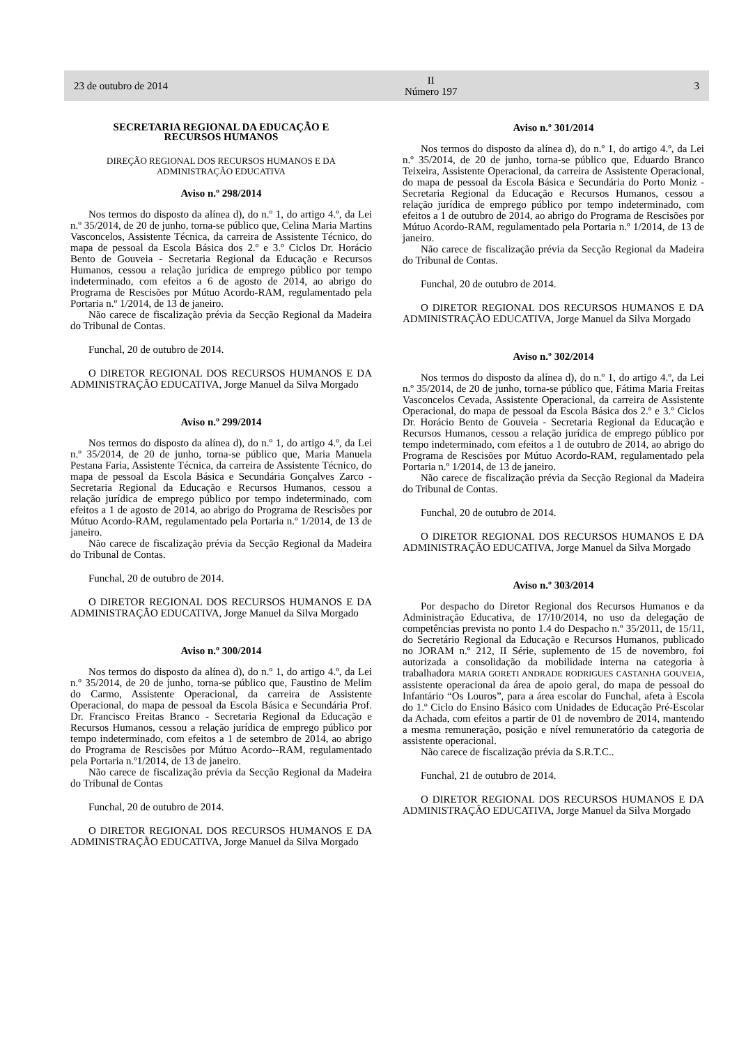23 de outubro de 2014 II
Número 197 3
SECRETARIA REGIONAL DA EDUCAÇÃO E
RECURSOS HUMANOS
DIREÇÃO REGIONAL DOS RECURSOS HUMANOS E DA
ADMINISTRAÇÃO EDUCATIVA
Aviso n.º 298/2014
Nos termos do disposto da alínea d), do n.º 1, do artigo 4.º, da Lei n.º 35/2014, de 20 de junho, torna-se público que, Celina Maria Martins Vasconcelos, Assistente Técnica, da carreira de Assistente Técnico, do mapa de pessoal da Escola Básica dos 2.º e 3.º Ciclos Dr. Horácio Bento de Gouveia - Secretaria Regional da Educação e Recursos Humanos, cessou a relação jurídica de emprego público por tempo indeterminado, com efeitos a 6 de agosto de 2014, ao abrigo do Programa de Rescisões por Mútuo Acordo-RAM, regulamentado pela Portaria n.º 1/2014, de 13 de janeiro.
Não carece de fiscalização prévia da Secção Regional da Madeira do Tribunal de Contas.
Funchal, 20 de outubro de 2014.
O DIRETOR REGIONAL DOS RECURSOS HUMANOS E DA ADMINISTRAÇÃO EDUCATIVA, Jorge Manuel da Silva Morgado
Aviso n.º 299/2014
Nos termos do disposto da alínea d), do n.º 1, do artigo 4.º, da Lei n.º 35/2014, de 20 de junho, torna-se público que, Maria Manuela Pestana Faria, Assistente Técnica, da carreira de Assistente Técnico, do mapa de pessoal da Escola Básica e Secundária Gonçalves Zarco - Secretaria Regional da Educação e Recursos Humanos, cessou a relação jurídica de emprego público por tempo indeterminado, com efeitos a 1 de agosto de 2014, ao abrigo do Programa de Rescisões por Mútuo Acordo-RAM, regulamentado pela Portaria n.º 1/2014, de 13 de janeiro.
Não carece de fiscalização prévia da Secção Regional da Madeira do Tribunal de Contas.
Funchal, 20 de outubro de 2014.
O DIRETOR REGIONAL DOS RECURSOS HUMANOS E DA ADMINISTRAÇÃO EDUCATIVA, Jorge Manuel da Silva Morgado
Aviso n.º 300/2014
Nos termos do disposto da alínea d), do n.º 1, do artigo 4.º, da Lei n.º 35/2014, de 20 de junho, torna-se público que, Faustino de Melim do Carmo, Assistente Operacional, da carreira de Assistente Operacional, do mapa de pessoal da Escola Básica e Secundária Prof. Dr. Francisco Freitas Branco - Secretaria Regional da Educação e Recursos Humanos, cessou a relação jurídica de emprego público por tempo indeterminado, com efeitos a 1 de setembro de 2014, ao abrigo do Programa de Rescisões por Mútuo Acordo--RAM, regulamentado pela Portaria n.º1/2014, de 13 de janeiro.
Não carece de fiscalização prévia da Secção Regional da Madeira do Tribunal de Contas
Funchal, 20 de outubro de 2014.
O DIRETOR REGIONAL DOS RECURSOS HUMANOS E DA ADMINISTRAÇÃO EDUCATIVA, Jorge Manuel da Silva Morgado
Aviso n.º 301/2014
Nos termos do disposto da alínea d), do n.º 1, do artigo 4.º, da Lei n.º 35/2014, de 20 de junho, torna-se público que, Eduardo Branco Teixeira, Assistente Operacional, da carreira de Assistente Operacional, do mapa de pessoal da Escola Básica e Secundária do Porto Moniz - Secretaria Regional da Educação e Recursos Humanos, cessou a relação jurídica de emprego público por tempo indeterminado, com efeitos a 1 de outubro de 2014, ao abrigo do Programa de Rescisões por Mútuo Acordo-RAM, regulamentado pela Portaria n.º 1/2014, de 13 de janeiro.
Não carece de fiscalização prévia da Secção Regional da Madeira do Tribunal de Contas.
Funchal, 20 de outubro de 2014.
O DIRETOR REGIONAL DOS RECURSOS HUMANOS E DA ADMINISTRAÇÃO EDUCATIVA, Jorge Manuel da Silva Morgado
Aviso n.º 302/2014
Nos termos do disposto da alínea d), do n.º 1, do artigo 4.º, da Lei n.º 35/2014, de 20 de junho, torna-se público que, Fátima Maria Freitas Vasconcelos Cevada, Assistente Operacional, da carreira de Assistente Operacional, do mapa de pessoal da Escola Básica dos 2.º e 3.º Ciclos Dr. Horácio Bento de Gouveia - Secretaria Regional da Educação e Recursos Humanos, cessou a relação jurídica de emprego público por tempo indeterminado, com efeitos a 1 de outubro de 2014, ao abrigo do Programa de Rescisões por Mútuo Acordo-RAM, regulamentado pela Portaria n.º 1/2014, de 13 de janeiro.
Não carece de fiscalização prévia da Secção Regional da Madeira do Tribunal de Contas.
Funchal, 20 de outubro de 2014.
O DIRETOR REGIONAL DOS RECURSOS HUMANOS E DA ADMINISTRAÇÃO EDUCATIVA, Jorge Manuel da Silva Morgado
Aviso n.º 303/2014
Por despacho do Diretor Regional dos Recursos Humanos e da Administração Educativa, de 17/10/2014, no uso da delegação de competências prevista no ponto 1.4 do Despacho n.º 35/2011, de 15/11, do Secretário Regional da Educação e Recursos Humanos, publicado no JORAM n.º 212, II Série, suplemento de 15 de novembro, foi autorizada a consolidação da mobilidade interna na categoria à trabalhadora MARIA GORETI ANDRADE RODRIGUES CASTANHA GOUVEIA, assistente operacional da área de apoio geral, do mapa de pessoal do Infantário “Os Louros”, para a área escolar do Funchal, afeta à Escola do 1.º Ciclo do Ensino Básico com Unidades de Educação Pré-Escolar da Achada, com efeitos a partir de 01 de novembro de 2014, mantendo a mesma remuneração, posição e nível remuneratório da categoria de assistente operacional.
Não carece de fiscalização prévia da S.R.T.C..
Funchal, 21 de outubro de 2014.
O DIRETOR REGIONAL DOS RECURSOS HUMANOS E DA ADMINISTRAÇÃO EDUCATIVA, Jorge Manuel da Silva Morgado